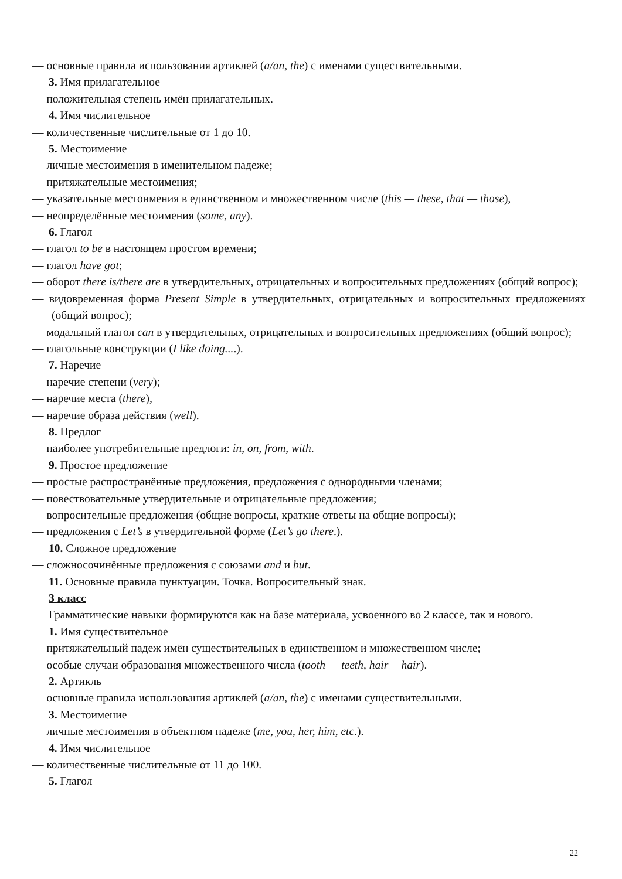— основные правила использования артиклей (a/an, the) с именами существительными.
3. Имя прилагательное
— положительная степень имён прилагательных.
4. Имя числительное
— количественные числительные от 1 до 10.
5. Местоимение
— личные местоимения в именительном падеже;
— притяжательные местоимения;
— указательные местоимения в единственном и множественном числе (this — these, that — those),
— неопределённые местоимения (some, any).
6. Глагол
— глагол to be в настоящем простом времени;
— глагол have got;
— оборот there is/there are в утвердительных, отрицательных и вопросительных предложениях (общий вопрос);
— видовременная форма Present Simple в утвердительных, отрицательных и вопросительных предложениях (общий вопрос);
— модальный глагол can в утвердительных, отрицательных и вопросительных предложениях (общий вопрос);
— глагольные конструкции (I like doing....).
7. Наречие
— наречие степени (very);
— наречие места (there),
— наречие образа действия (well).
8. Предлог
— наиболее употребительные предлоги: in, on, from, with.
9. Простое предложение
— простые распространённые предложения, предложения с однородными членами;
— повествовательные утвердительные и отрицательные предложения;
— вопросительные предложения (общие вопросы, краткие ответы на общие вопросы);
— предложения с Let’s в утвердительной форме (Let’s go there.).
10. Сложное предложение
— сложносочинённые предложения с союзами and и but.
11. Основные правила пунктуации. Точка. Вопросительный знак.
3 класс
Грамматические навыки формируются как на базе материала, усвоенного во 2 классе, так и нового.
1. Имя существительное
— притяжательный падеж имён существительных в единственном и множественном числе;
— особые случаи образования множественного числа (tooth — teeth, hair— hair).
2. Артикль
— основные правила использования артиклей (a/an, the) с именами существительными.
3. Местоимение
— личные местоимения в объектном падеже (me, you, her, him, etc.).
4. Имя числительное
— количественные числительные от 11 до 100.
5. Глагол
22